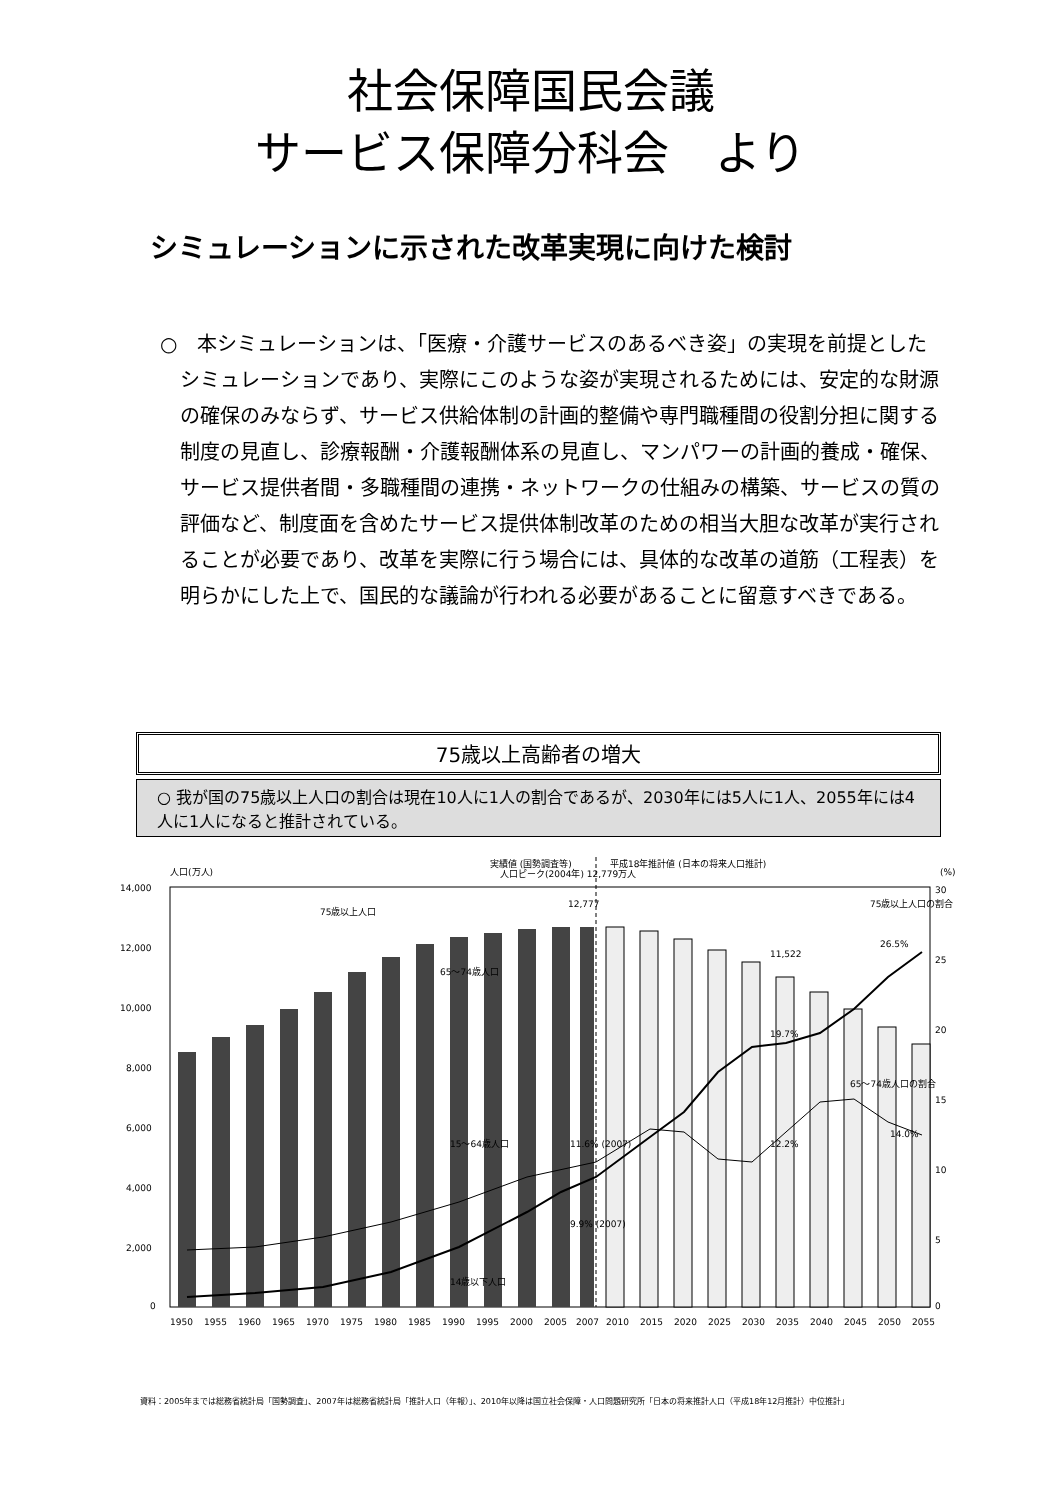社会保障国民会議
サービス保障分科会　より
シミュレーションに示された改革実現に向けた検討
○　本シミュレーションは、「医療・介護サービスのあるべき姿」の実現を前提としたシミュレーションであり、実際にこのような姿が実現されるためには、安定的な財源の確保のみならず、サービス供給体制の計画的整備や専門職種間の役割分担に関する制度の見直し、診療報酬・介護報酬体系の見直し、マンパワーの計画的養成・確保、サービス提供者間・多職種間の連携・ネットワークの仕組みの構築、サービスの質の評価など、制度面を含めたサービス提供体制改革のための相当大胆な改革が実行されることが必要であり、改革を実際に行う場合には、具体的な改革の道筋（工程表）を明らかにした上で、国民的な議論が行われる必要があることに留意すべきである。
75歳以上高齢者の増大
○ 我が国の75歳以上人口の割合は現在10人に1人の割合であるが、2030年には5人に1人、2055年には4人に1人になると推計されている。
人口(万人)
実績値 (国勢調査等)
平成18年推計値 (日本の将来人口推計)
(%)
14,000
12,000
10,000
8,000
6,000
4,000
2,000
0
30
25
20
15
10
5
0
75歳以上人口
65〜74歳人口
15〜64歳人口
14歳以下人口
人口ピーク(2004年) 12,779万人
12,777
11,522
75歳以上人口の割合
26.5%
65〜74歳人口の割合
14.0%
11.6% (2007)
9.9% (2007)
19.7%
12.2%
1950
1955
1960
1965
1970
1975
1980
1985
1990
1995
2000
2005
2007
2010
2015
2020
2025
2030
2035
2040
2045
2050
2055
資料：2005年までは総務省統計局「国勢調査」、2007年は総務省統計局「推計人口（年報）」、2010年以降は国立社会保障・人口問題研究所「日本の将来推計人口（平成18年12月推計）中位推計」